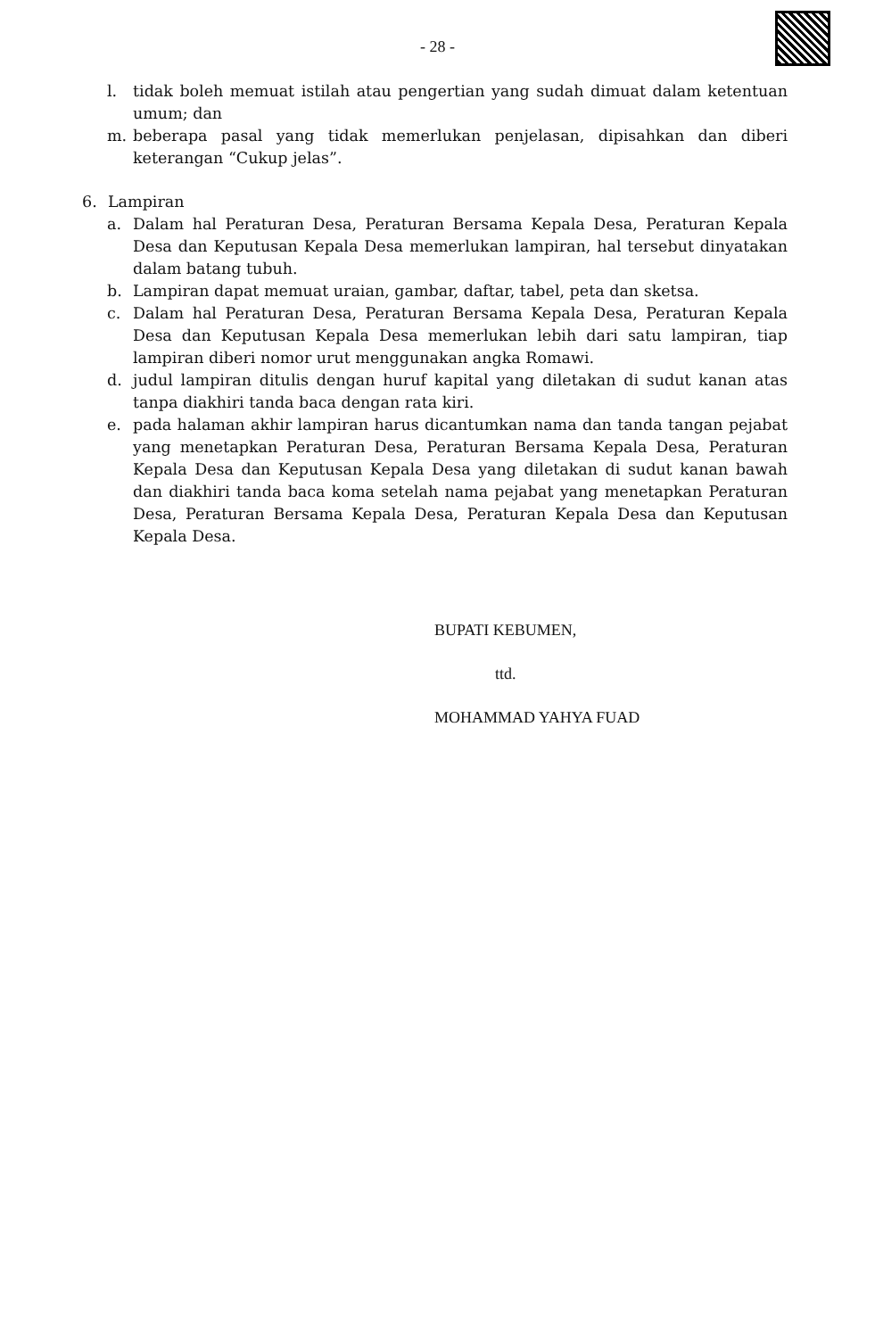- 28 -
l. tidak boleh memuat istilah atau pengertian yang sudah dimuat dalam ketentuan umum; dan
m. beberapa pasal yang tidak memerlukan penjelasan, dipisahkan dan diberi keterangan “Cukup jelas”.
6. Lampiran
a. Dalam hal Peraturan Desa, Peraturan Bersama Kepala Desa, Peraturan Kepala Desa dan Keputusan Kepala Desa memerlukan lampiran, hal tersebut dinyatakan dalam batang tubuh.
b. Lampiran dapat memuat uraian, gambar, daftar, tabel, peta dan sketsa.
c. Dalam hal Peraturan Desa, Peraturan Bersama Kepala Desa, Peraturan Kepala Desa dan Keputusan Kepala Desa memerlukan lebih dari satu lampiran, tiap lampiran diberi nomor urut menggunakan angka Romawi.
d. judul lampiran ditulis dengan huruf kapital yang diletakan di sudut kanan atas tanpa diakhiri tanda baca dengan rata kiri.
e. pada halaman akhir lampiran harus dicantumkan nama dan tanda tangan pejabat yang menetapkan Peraturan Desa, Peraturan Bersama Kepala Desa, Peraturan Kepala Desa dan Keputusan Kepala Desa yang diletakan di sudut kanan bawah dan diakhiri tanda baca koma setelah nama pejabat yang menetapkan Peraturan Desa, Peraturan Bersama Kepala Desa, Peraturan Kepala Desa dan Keputusan Kepala Desa.
BUPATI KEBUMEN,
ttd.
MOHAMMAD YAHYA FUAD